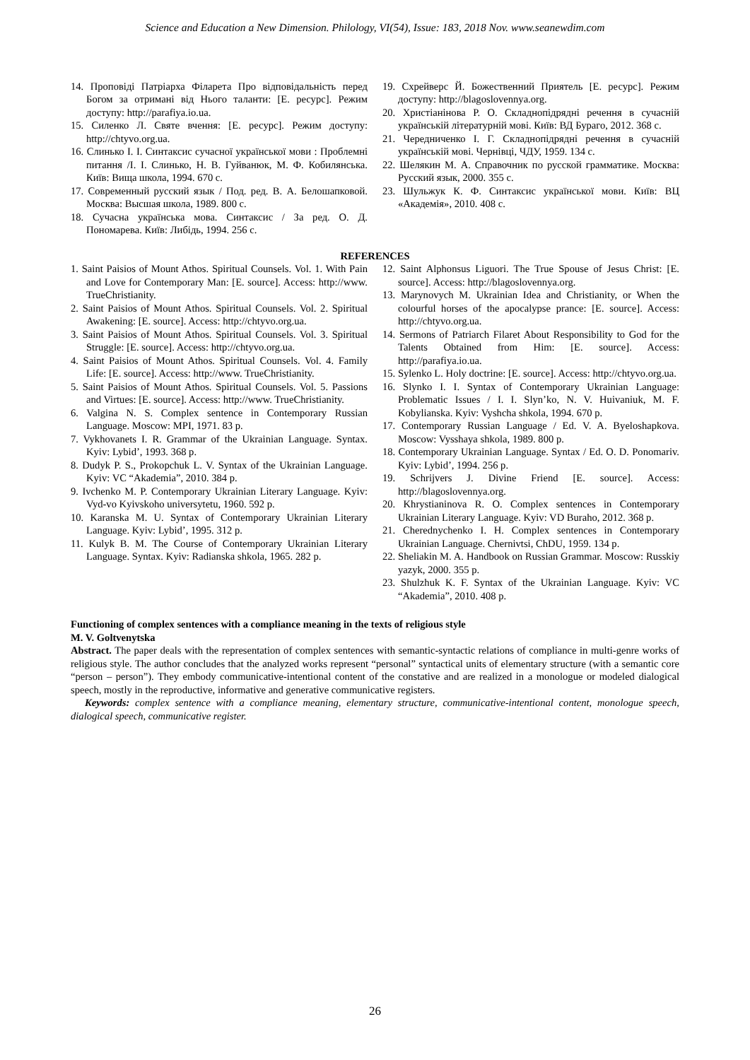Science and Education a New Dimension. Philology, VI(54), Issue: 183, 2018 Nov. www.seanewdim.com
14. Проповіді Патріарха Філарета Про відповідальність перед Богом за отримані від Нього таланти: [Е. ресурс]. Режим доступу: http://parafiya.io.ua.
15. Силенко Л. Святе вчення: [Е. ресурс]. Режим доступу: http://chtyvo.org.ua.
16. Слинько І. І. Синтаксис сучасної української мови : Проблемні питання /І. І. Слинько, Н. В. Гуйванюк, М. Ф. Кобилянська. Київ: Вища школа, 1994. 670 с.
17. Современный русский язык / Под. ред. В. А. Белошапковой. Москва: Высшая школа, 1989. 800 с.
18. Сучасна українська мова. Синтаксис / За ред. О. Д. Пономарева. Київ: Либідь, 1994. 256 с.
19. Схрейверс Й. Божественний Приятель [Е. ресурс]. Режим доступу: http://blagoslovennya.org.
20. Христіанінова Р. О. Складнопідрядні речення в сучасній українській літературній мові. Київ: ВД Бураго, 2012. 368 с.
21. Чередниченко І. Г. Складнопідрядні речення в сучасній українській мові. Чернівці, ЧДУ, 1959. 134 с.
22. Шелякин М. А. Справочник по русской грамматике. Москва: Русский язык, 2000. 355 с.
23. Шульжук К. Ф. Синтаксис української мови. Київ: ВЦ «Академія», 2010. 408 с.
REFERENCES
1. Saint Paisios of Mount Athos. Spiritual Counsels. Vol. 1. With Pain and Love for Contemporary Man: [E. source]. Access: http://www. TrueChristianity.
2. Saint Paisios of Mount Athos. Spiritual Counsels. Vol. 2. Spiritual Awakening: [E. source]. Access: http://chtyvo.org.ua.
3. Saint Paisios of Mount Athos. Spiritual Counsels. Vol. 3. Spiritual Struggle: [E. source]. Access: http://chtyvo.org.ua.
4. Saint Paisios of Mount Athos. Spiritual Counsels. Vol. 4. Family Life: [E. source]. Access: http://www. TrueChristianity.
5. Saint Paisios of Mount Athos. Spiritual Counsels. Vol. 5. Passions and Virtues: [E. source]. Access: http://www. TrueChristianity.
6. Valgina N. S. Complex sentence in Contemporary Russian Language. Moscow: MPI, 1971. 83 p.
7. Vykhovanets I. R. Grammar of the Ukrainian Language. Syntax. Kyiv: Lybid’, 1993. 368 p.
8. Dudyk P. S., Prokopchuk L. V. Syntax of the Ukrainian Language. Kyiv: VC “Akademia”, 2010. 384 p.
9. Ivchenko M. P. Contemporary Ukrainian Literary Language. Kyiv: Vyd-vo Kyivskoho universytetu, 1960. 592 p.
10. Karanska M. U. Syntax of Contemporary Ukrainian Literary Language. Kyiv: Lybid’, 1995. 312 p.
11. Kulyk B. M. The Course of Contemporary Ukrainian Literary Language. Syntax. Kyiv: Radianska shkola, 1965. 282 p.
12. Saint Alphonsus Liguori. The True Spouse of Jesus Christ: [E. source]. Access: http://blagoslovennya.org.
13. Marynovych M. Ukrainian Idea and Christianity, or When the colourful horses of the apocalypse prance: [E. source]. Access: http://chtyvo.org.ua.
14. Sermons of Patriarch Filaret About Responsibility to God for the Talents Obtained from Him: [E. source]. Access: http://parafiya.io.ua.
15. Sylenko L. Holy doctrine: [E. source]. Access: http://chtyvo.org.ua.
16. Slynko I. I. Syntax of Contemporary Ukrainian Language: Problematic Issues / I. I. Slyn’ko, N. V. Huivaniuk, M. F. Kobylianska. Kyiv: Vyshcha shkola, 1994. 670 p.
17. Contemporary Russian Language / Ed. V. A. Byeloshapkova. Moscow: Vysshaya shkola, 1989. 800 p.
18. Contemporary Ukrainian Language. Syntax / Ed. O. D. Ponomariv. Kyiv: Lybid’, 1994. 256 p.
19. Schrijvers J. Divine Friend [E. source]. Access: http://blagoslovennya.org.
20. Khrystianinova R. O. Complex sentences in Contemporary Ukrainian Literary Language. Kyiv: VD Buraho, 2012. 368 p.
21. Cherednychenko I. H. Complex sentences in Contemporary Ukrainian Language. Chernivtsi, ChDU, 1959. 134 p.
22. Sheliakin M. A. Handbook on Russian Grammar. Moscow: Russkiy yazyk, 2000. 355 p.
23. Shulzhuk K. F. Syntax of the Ukrainian Language. Kyiv: VC “Akademia”, 2010. 408 p.
Functioning of complex sentences with a compliance meaning in the texts of religious style
M. V. Goltvenytska
Abstract. The paper deals with the representation of complex sentences with semantic-syntactic relations of compliance in multi-genre works of religious style. The author concludes that the analyzed works represent “personal” syntactical units of elementary structure (with a semantic core “person – person”). They embody communicative-intentional content of the constative and are realized in a monologue or modeled dialogical speech, mostly in the reproductive, informative and generative communicative registers.
Keywords: complex sentence with a compliance meaning, elementary structure, communicative-intentional content, monologue speech, dialogical speech, communicative register.
26